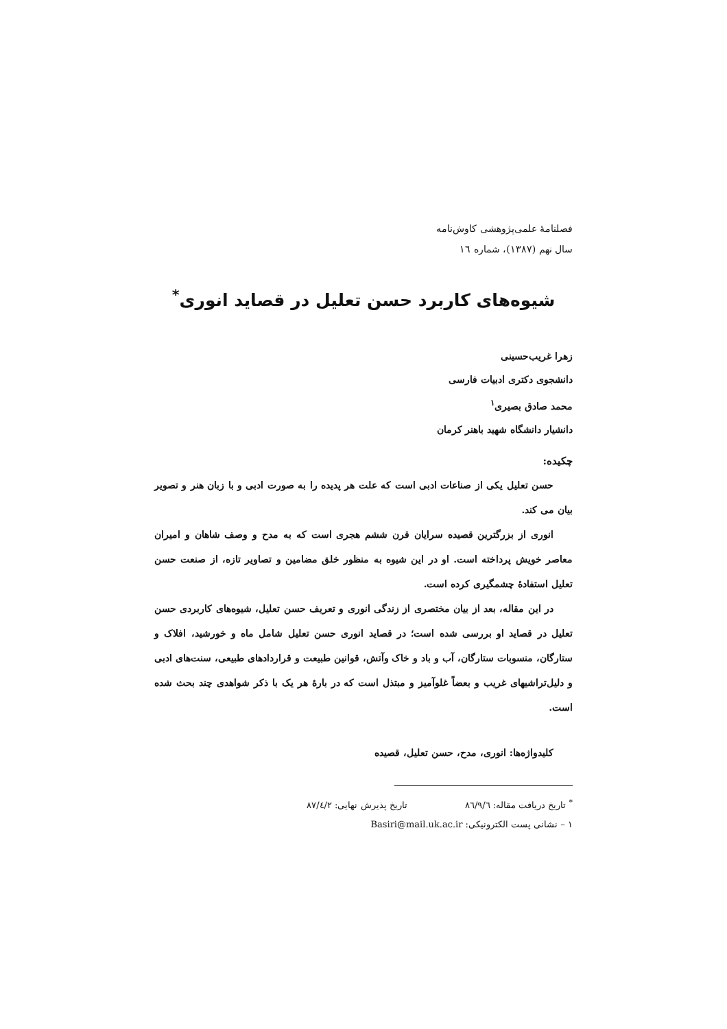فصلنامهٔ علمی‌پژوهشی کاوش‌نامه
سال نهم (۱۳۸۷)، شماره ۱٦
شیوه‌های کاربرد حسن تعلیل در قصاید انوری<sup>*</sup>
زهرا غریب‌حسینی
دانشجوی دکتری ادبیات فارسی
محمد صادق بصیری<sup>۱</sup>
دانشیار دانشگاه شهید باهنر کرمان
چکیده:
حسن تعلیل یکی از صناعات ادبی است که علت هر پدیده را به صورت ادبی و با زبان هنر و تصویر بیان می کند.
انوری از بزرگترین قصیده سرایان قرن ششم هجری است که به مدح و وصف شاهان و امیران معاصر خویش پرداخته است. او در این شیوه به منظور خلق مضامین و تصاویر تازه، از صنعت حسن تعلیل استفادهٔ چشمگیری کرده است.
در این مقاله، بعد از بیان مختصری از زندگی انوری و تعریف حسن تعلیل، شیوه‌های کاربردی حسن تعلیل در قصاید او بررسی شده است؛ در قصاید انوری حسن تعلیل شامل ماه و خورشید، افلاک و ستارگان، منسوبات ستارگان، آب و باد و خاک وآتش، قوانین طبیعت و قراردادهای طبیعی، سنت‌های ادبی و دلیل‌تراشیهای غریب و بعضاً غلوآمیز و مبتذل است که در بارهٔ هر یک با ذکر شواهدی چند بحث شده است.
کلیدواژه‌ها: انوری، مدح، حسن تعلیل، قصیده
<sup>*</sup> تاریخ دریافت مقاله: ۸٦/۹/٦ تاریخ پذیرش نهایی: ۸۷/٤/۲
۱ – نشانی پست الکترونیکی: Basiri@mail.uk.ac.ir